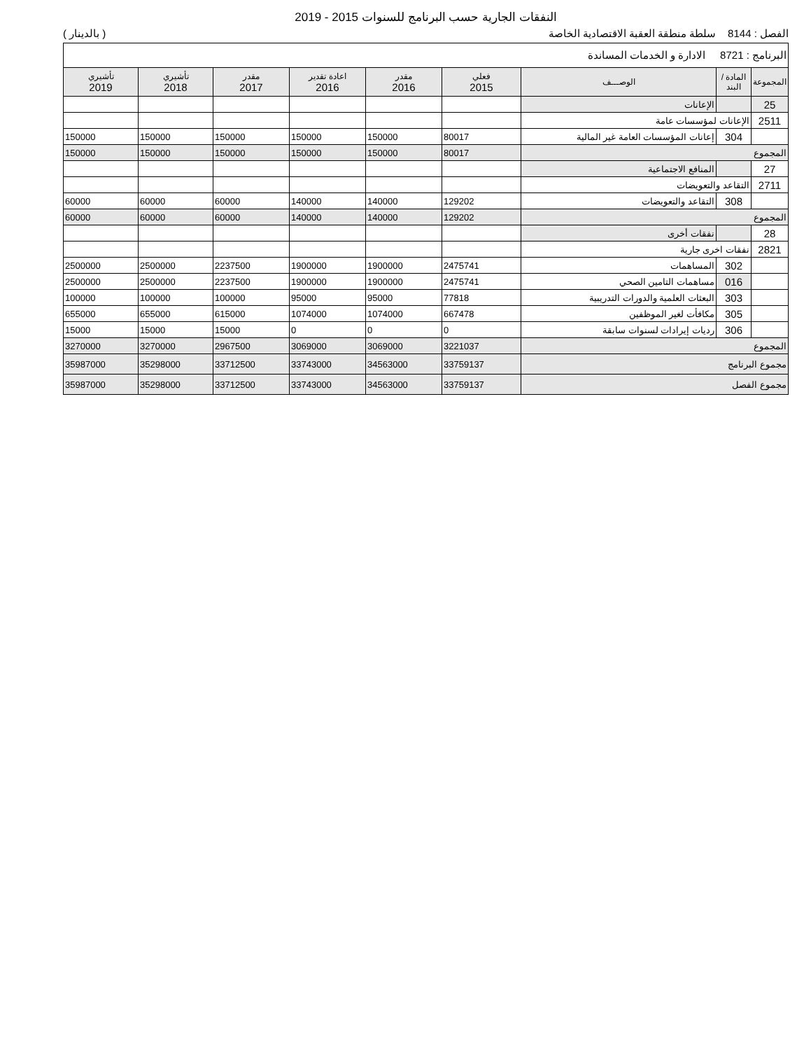النفقات الجارية حسب البرنامج للسنوات 2015 - 2019
الفصل : 8144 سلطة منطقة العقبة الاقتصادية الخاصة ( بالدينار )
| البرنامج : 8721 الادارة و الخدمات المساندة | | | | | | | | |
| المجموعة | المادة / البند | الوصـــف | فعلي 2015 | مقدر 2016 | اعادة تقدير 2016 | مقدر 2017 | تأشيري 2018 | تأشيري 2019 |
| 25 | | الإعانات | | | | | | |
| 2511 | الإعانات لمؤسسات عامة | | | | | | | |
| | 304 | إعانات المؤسسات العامة غير المالية | 80017 | 150000 | 150000 | 150000 | 150000 | 150000 |
| المجموع | | | 80017 | 150000 | 150000 | 150000 | 150000 | 150000 |
| 27 | | المنافع الاجتماعية | | | | | | |
| 2711 | التقاعد والتعويضات | | | | | | | |
| | 308 | التقاعد والتعويضات | 129202 | 140000 | 140000 | 60000 | 60000 | 60000 |
| المجموع | | | 129202 | 140000 | 140000 | 60000 | 60000 | 60000 |
| 28 | | نفقات أخرى | | | | | | |
| 2821 | نفقات اخرى جارية | | | | | | | |
| | 302 | المساهمات | 2475741 | 1900000 | 1900000 | 2237500 | 2500000 | 2500000 |
| | 016 | مساهمات التامين الصحي | 2475741 | 1900000 | 1900000 | 2237500 | 2500000 | 2500000 |
| | 303 | البعثات العلمية والدورات التدريبية | 77818 | 95000 | 95000 | 100000 | 100000 | 100000 |
| | 305 | مكافأت لغير الموظفين | 667478 | 1074000 | 1074000 | 615000 | 655000 | 655000 |
| | 306 | رديات إيرادات لسنوات سابقة | 0 | 0 | 0 | 15000 | 15000 | 15000 |
| المجموع | | | 3221037 | 3069000 | 3069000 | 2967500 | 3270000 | 3270000 |
| مجموع البرنامج | | | 33759137 | 34563000 | 33743000 | 33712500 | 35298000 | 35987000 |
| مجموع الفصل | | | 33759137 | 34563000 | 33743000 | 33712500 | 35298000 | 35987000 |